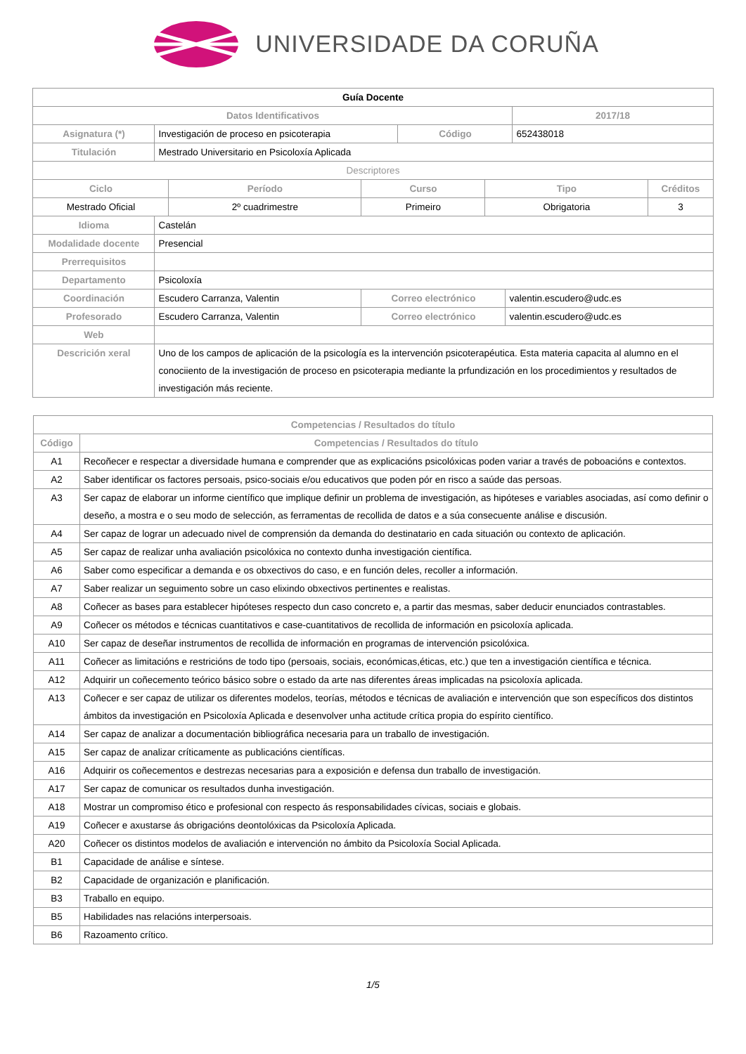UNIVERSIDADE DA CORUÑA
| Guía Docente | | | | | | | | |
| Datos Identificativos | | | | | | | 2017/18 | |
| Asignatura (*) | Investigación de proceso en psicoterapia | | | Código | | | 652438018 | |
| Titulación | Mestrado Universitario en Psicoloxía Aplicada | | | | | | | |
| Descriptores | | | | | | | | |
| Ciclo | | Período | Curso | | Tipo | | | Créditos |
| Mestrado Oficial | | 2º cuadrimestre | Primeiro | | Obrigatoria | | | 3 |
| Idioma | Castelán | | | | | | | |
| Modalidade docente | Presencial | | | | | | | |
| Prerrequisitos | | | | | | | | |
| Departamento | Psicoloxía | | | | | | | |
| Coordinación | Escudero Carranza, Valentin | | Correo electrónico | | | valentin.escudero@udc.es | | |
| Profesorado | Escudero Carranza, Valentin | | Correo electrónico | | | valentin.escudero@udc.es | | |
| Web | | | | | | | | |
| Descrición xeral | Uno de los campos de aplicación de la psicología es la intervención psicoterapéutica. Esta materia capacita al alumno en el conociiento de la investigación de proceso en psicoterapia mediante la prfundización en los procedimientos y resultados de investigación más reciente. | | | | | | | |
| Competencias / Resultados do título | |
| Código | Competencias / Resultados do título |
| A1 | Recoñecer e respectar a diversidade humana e comprender que as explicacións psicolóxicas poden variar a través de poboacións e contextos. |
| A2 | Saber identificar os factores persoais, psico-sociais e/ou educativos que poden pór en risco a saúde das persoas. |
| A3 | Ser capaz de elaborar un informe científico que implique definir un problema de investigación, as hipóteses e variables asociadas, así como definir o deseño, a mostra e o seu modo de selección, as ferramentas de recollida de datos e a súa consecuente análise e discusión. |
| A4 | Ser capaz de lograr un adecuado nivel de comprensión da demanda do destinatario en cada situación ou contexto de aplicación. |
| A5 | Ser capaz de realizar unha avaliación psicolóxica no contexto dunha investigación científica. |
| A6 | Saber como especificar a demanda e os obxectivos do caso, e en función deles, recoller a información. |
| A7 | Saber realizar un seguimento sobre un caso elixindo obxectivos pertinentes e realistas. |
| A8 | Coñecer as bases para establecer hipóteses respecto dun caso concreto e, a partir das mesmas, saber deducir enunciados contrastables. |
| A9 | Coñecer os métodos e técnicas cuantitativos e case-cuantitativos de recollida de información en psicoloxía aplicada. |
| A10 | Ser capaz de deseñar instrumentos de recollida de información en programas de intervención psicolóxica. |
| A11 | Coñecer as limitacións e restricións de todo tipo (persoais, sociais, económicas,éticas, etc.) que ten a investigación científica e técnica. |
| A12 | Adquirir un coñecemento teórico básico sobre o estado da arte nas diferentes áreas implicadas na psicoloxía aplicada. |
| A13 | Coñecer e ser capaz de utilizar os diferentes modelos, teorías, métodos e técnicas de avaliación e intervención que son específicos dos distintos ámbitos da investigación en Psicoloxía Aplicada e desenvolver unha actitude crítica propia do espírito científico. |
| A14 | Ser capaz de analizar a documentación bibliográfica necesaria para un traballo de investigación. |
| A15 | Ser capaz de analizar críticamente as publicacións científicas. |
| A16 | Adquirir os coñecementos e destrezas necesarias para a exposición e defensa dun traballo de investigación. |
| A17 | Ser capaz de comunicar os resultados dunha investigación. |
| A18 | Mostrar un compromiso ético e profesional con respecto ás responsabilidades cívicas, sociais e globais. |
| A19 | Coñecer e axustarse ás obrigacións deontolóxicas da Psicoloxía Aplicada. |
| A20 | Coñecer os distintos modelos de avaliación e intervención no ámbito da Psicoloxía Social Aplicada. |
| B1 | Capacidade de análise e síntese. |
| B2 | Capacidade de organización e planificación. |
| B3 | Traballo en equipo. |
| B5 | Habilidades nas relacións interpersoais. |
| B6 | Razoamento crítico. |
1/5